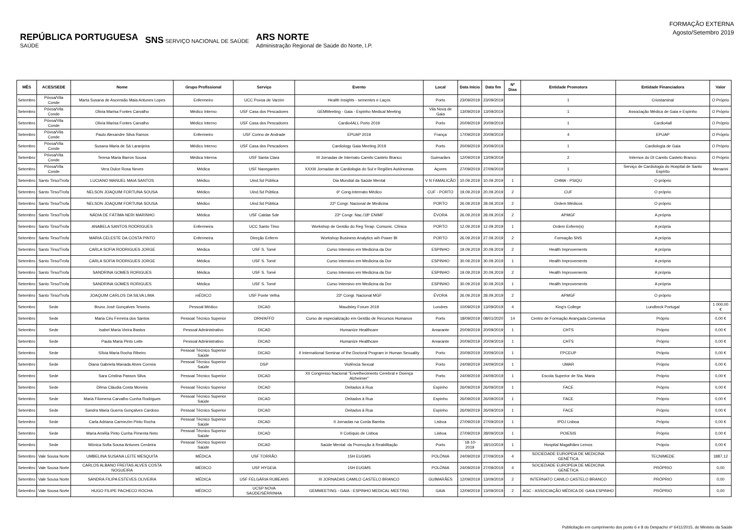REPÚBLICA PORTUGUESA
SAÚDE
SNS SERVIÇO NACIONAL DE SAÚDE
ARS NORTE
Administração Regional de Saúde do Norte, I.P.
FORMAÇÃO EXTERNA
Agosto/Setembro 2019
| MÊS | ACES/SEDE | Nome | Grupo Profissional | Serviço | Evento | Local | Data Início | Data fim | Nº Dias | Entidade Promotora | Entidade Financiadora | Valor |
| --- | --- | --- | --- | --- | --- | --- | --- | --- | --- | --- | --- | --- |
| Setembro | Póvoa/Vila Conde | Marta Susana de Ascensão Maia Antunes Lopes | Enfermeiro | UCC Povoa de Varzim | Health Insights - sementes e Laços | Porto | 23/09/2019 | 23/09/2019 | | 1 | Criostaminal | O Próprio |
| Setembro | Póvoa/Vila Conde | Olivia Marisa Fontes Carvalho | Médico Interno | USF Casa dos Pescadores | GEMMeeting - Gaia - Espinho Medical Meeting | Vila Nova de Gaia | 13/09/2019 | 13/09/2019 | | 1 | Associação Médica de Gaia e Espinho | O Próprio |
| Setembro | Póvoa/Vila Conde | Olivia Marisa Fontes Carvalho | Médico Interno | USF Casa dos Pescadores | Cardio4ALL Porto 2019 | Porto | 20/09/2019 | 20/09/2019 | | 1 | Cardio4all | O Próprio |
| Setembro | Póvoa/Vila Conde | Paulo Alexandre Silva Ramos | Enfermeiro | USF Corino de Andrade | EPUAP 2019 | França | 17/09/2019 | 20/09/2019 | | 4 | EPUAP | O Próprio |
| Setembro | Póvoa/Vila Conde | Susana Maria de Sá Laranjeira | Médico Interno | USF Casa dos Pescadores | Cardiology Gaia Meeting 2019 | Porto | 20/09/2019 | 20/09/2019 | | 1 | Cardiologia de Gaia | O Próprio |
| Setembro | Póvoa/Vila Conde | Teresa Maria Barros Sousa | Médica Interna | USF Santa Clara | III Jornadas de Internato Camilo Castelo Branco | Guimarães | 12/09/2019 | 13/09/2019 | | 2 | Internos do DI Camilo Castelo Branco | O Próprio |
| Setembro | Póvoa/Vila Conde | Vera Dulce Rosa Neves | Médica | USF Navegantes | XXXIII Jornadas de Cardiologia do Sul e Regiões Autónomas | Açores | 27/09/2019 | 27/09/2019 | | 1 | Serviço de Cardiologia do Hospital de Santo Espírito | Menarini |
| Setembro | Santo Tirso/Trofa | LUCIANO MANUEL MAIA SANTOS | Médico | Uind.Sd Pública | Dia Mundial da Saúde Mental | V N FAMALICÃO | 10.09.2019 | 10.09.2019 | 1 | CHMA - PSIQU | O próprio | |
| Setembro | Santo Tirso/Trofa | NELSON JOAQUIM FORTUNA SOUSA | Médico | Uind.Sd Pública | 6º Cong.Internato Médico | CUF - PORTO | 19.09.2019 | 20.09.2019 | 2 | CUF | O próprio | |
| Setembro | Santo Tirso/Trofa | NELSON JOAQUIM FORTUNA SOUSA | Médico | Uind.Sd Pública | 22º Congr. Nacional de Medicina | PORTO | 26.09.2019 | 28.09.2019 | 2 | Ordem Médicos | O próprio | |
| Setembro | Santo Tirso/Trofa | NÁDIA DE FÁTIMA NERI MARINHO | Médica | USF Caldas Sde | 23º Congr. Nac./18º ENIMF | ÉVORA | 26.09.2019 | 28.09.2019 | 2 | APMGF | A própria | |
| Setembro | Santo Tirso/Trofa | ANABELA SANTOS RODRIGUES | Enfermeira | UCC Santo Tirso | Workshop de Gestão do Reg Terap. Comunic. Clínica | PORTO | 12.09.2019 | 12.09.2019 | 1 | Ordem Enferm(s) | A própria | |
| Setembro | Santo Tirso/Trofa | MARIA CELESTE DA COSTA PINTO | Enfermeira | Direção Enferm | Workshop Business Analytics wih Power BI | PORTO | 26.09.2019 | 27.09.2019 | 2 | Formação SNS | A própria | |
| Setembro | Santo Tirso/Trofa | CARLA SOFIA RODRIGUES JORGE | Médica | USF S. Tomé | Curso Intensivo em Medicina da Dor | ESPINHO | 19.09.2019 | 20.09.2019 | 2 | Health Improvements | A própria | |
| Setembro | Santo Tirso/Trofa | CARLA SOFIA RODRIGUES JORGE | Médica | USF S. Tomé | Curso Intensivo em Medicina da Dor | ESPINHO | 30.09.2019 | 30.09.2019 | 1 | Health Improvements | A própria | |
| Setembro | Santo Tirso/Trofa | SANDRINA GOMES RORIGUES | Médica | USF S. Tomé | Curso Intensivo em Medicina da Dor | ESPINHO | 19.09.2019 | 20.09.2019 | 2 | Health Improvements | A própria | |
| Setembro | Santo Tirso/Trofa | SANDRINA GOMES RORIGUES | Médica | USF S. Tomé | Curso Intensivo em Medicina da Dor | ESPINHO | 30.09.2019 | 30.09.2019 | 1 | Health Improvements | A própria | |
| Setembro | Santo Tirso/Trofa | JOAQUIM CARLOS DA SILVA LIMA | mÉDICO | USF Ponte Velha | 23º Congr. Nacional MGF | ÉVORA | 26.09.2019 | 28.09.2019 | 2 | APMGF | O próprio | |
| Setembro | Sede | Bruno José Gonçalves Teixeira | Pessoal Médico | DICAD | Maudsley Forum 2019 | Londres | 10/09/2019 | 13/09/2019 | 4 | King's College | Lundbeck Portugal | 1 000,00 € |
| Setembro | Sede | Maria Céu Ferreira dos Santos | Pessoal Técnico Superior | DRH/AFFD | Curso de especialização em Gestão de Recursos Humanos | Porto | 18/09/2019 | 08/01/2020 | 14 | Centro de Formação Avançada Comenius | Próprio | 0,00 € |
| Setembro | Sede | Isabel Maria Vieira Bastos | Pessoal Administrativo | DICAD | Humanize Healthcare | Amarante | 20/09/2019 | 20/09/2019 | 1 | CHTS | Próprio | 0,00 € |
| Setembro | Sede | Paula Maria Pinto Leite | Pessoal Administrativo | DICAD | Humanize Healthcare | Amarante | 20/09/2019 | 20/09/2019 | 1 | CHTS | Próprio | 0,00 € |
| Setembro | Sede | Sílvia Maria Rocha Ribeiro | Pessoal Técnico Superior Saúde | DICAD | II International Seminar of the Doctoral Program in Human Sexuality | Porto | 20/09/2019 | 20/09/2019 | 1 | FPCEUP | Próprio | 0,00 € |
| Setembro | Sede | Diana Gabriela Manada Alves Correia | Pessoal Técnico Superior Saúde | DSP | Violência Sexual | Porto | 24/09/2019 | 24/09/2019 | 1 | UMAR | Próprio | 0,00 € |
| Setembro | Sede | Sara Cristina Passos Silva | Pessoal Técnico Superior | DICAD | XII Congresso Nacional "Envelhecimento Cerebral e Doença Alzheimer" | Porto | 24/09/2019 | 24/09/2019 | 1 | Escola Superior de Sta. Maria | Próprio | 0,00 € |
| Setembro | Sede | Dilma Cláudia Costa Moreira | Pessoal Técnico Superior | DICAD | Deitados à Rua | Espinho | 26/09/2019 | 26/09/2019 | 1 | FACE | Próprio | 0,00 € |
| Setembro | Sede | Maria Filomena Carvalho Cunha Rodrigues | Pessoal Técnico Superior Saúde | DICAD | Deitados à Rua | Espinho | 26/09/2019 | 26/09/2019 | 1 | FACE | Próprio | 0,00 € |
| Setembro | Sede | Sandra Maria Guerra Gonçalves Cardoso | Pessoal Técnico Superior | DICAD | Deitados à Rua | Espinho | 26/09/2019 | 26/09/2019 | 1 | FACE | Próprio | 0,00 € |
| Setembro | Sede | Carla Adriana Carmezim Pinto Rocha | Pessoal Técnico Superior Saúde | DICAD | II Jornadas na Corda Bamba | Lisboa | 27/09/2019 | 27/09/2019 | 1 | IPDJ Lisboa | Próprio | 0,00 € |
| Setembro | Sede | Maria Amélia Pinto Cunha Pimenta Neto | Pessoal Técnico Superior Saúde | DICAD | II Colóquio de Lisboa | Lisboa | 27/09/2019 | 28/09/2019 | 1 | POIESIS | Próprio | 0,00 € |
| Setembro | Sede | Mónica Sofia Sousa Antunes Cerdeira | Pessoal Técnico Superior Saúde | DICAD | Saúde Mental: da Promoção à Reabilitação | Porto | ´18-10-2019 | 18/10/2019 | 1 | Hospital Magalhães Lemos | Próprio | 0,00 € |
| Setembro | Vale Sousa Norte | UMBELINA SUSANA LEITE MESQUITA | MÉDICA | USF TORRÃO | 15H EUGMS | POLÓNIA | 24/09/2019 | 27/09/2019 | 4 | SOCIEDADE EUROPEIA DE MEDICINA GENÉTICA | TECNIMEDE | 1887,12 |
| Setembro | Vale Sousa Norte | CARLOS ALBANO FREITAS ALVES COSTA NOGUEIRA | MÉDICO | USF HYGEIA | 15H EUGMS | POLÓNIA | 24/09/2019 | 27/09/2019 | 4 | SOCIEDADE EUROPEIA DE MEDICINA GENÉTICA | PRÓPRIO | 0,00 |
| Setembro | Vale Sousa Norte | SANDRA FILIPA ESTEVES OLIVEIRA | MÉDICA | USF FELGÁRIA RUBEANS | III JORNADAS CAMILO CASTELO BRANCO | GUIMARÃES | 12/09/2019 | 13/09/2019 | 2 | INTERNATO CANILO CASTELO BRANCO | PRÓPRIO | 0,00 |
| Setembro | Vale Sousa Norte | HUGO FILIPE PACHECO ROCHA | MÉDICO | UCSP NOVA SAÚDE/SÉRRINHA | GEMMEETING - GAIA - ESPINHO MEDICAL MEETING | GAIA | 12/09/2019 | 13/09/2019 | 2 | AGC - ASSOCIAÇÃO MÉDICA DE GAIA ESPINHO | PRÓPRIO | 0,00 |
Publicitação em cumprimento dos ponto 6 e 8 do Despacho nº 6411/2015, do Ministro da Saúde